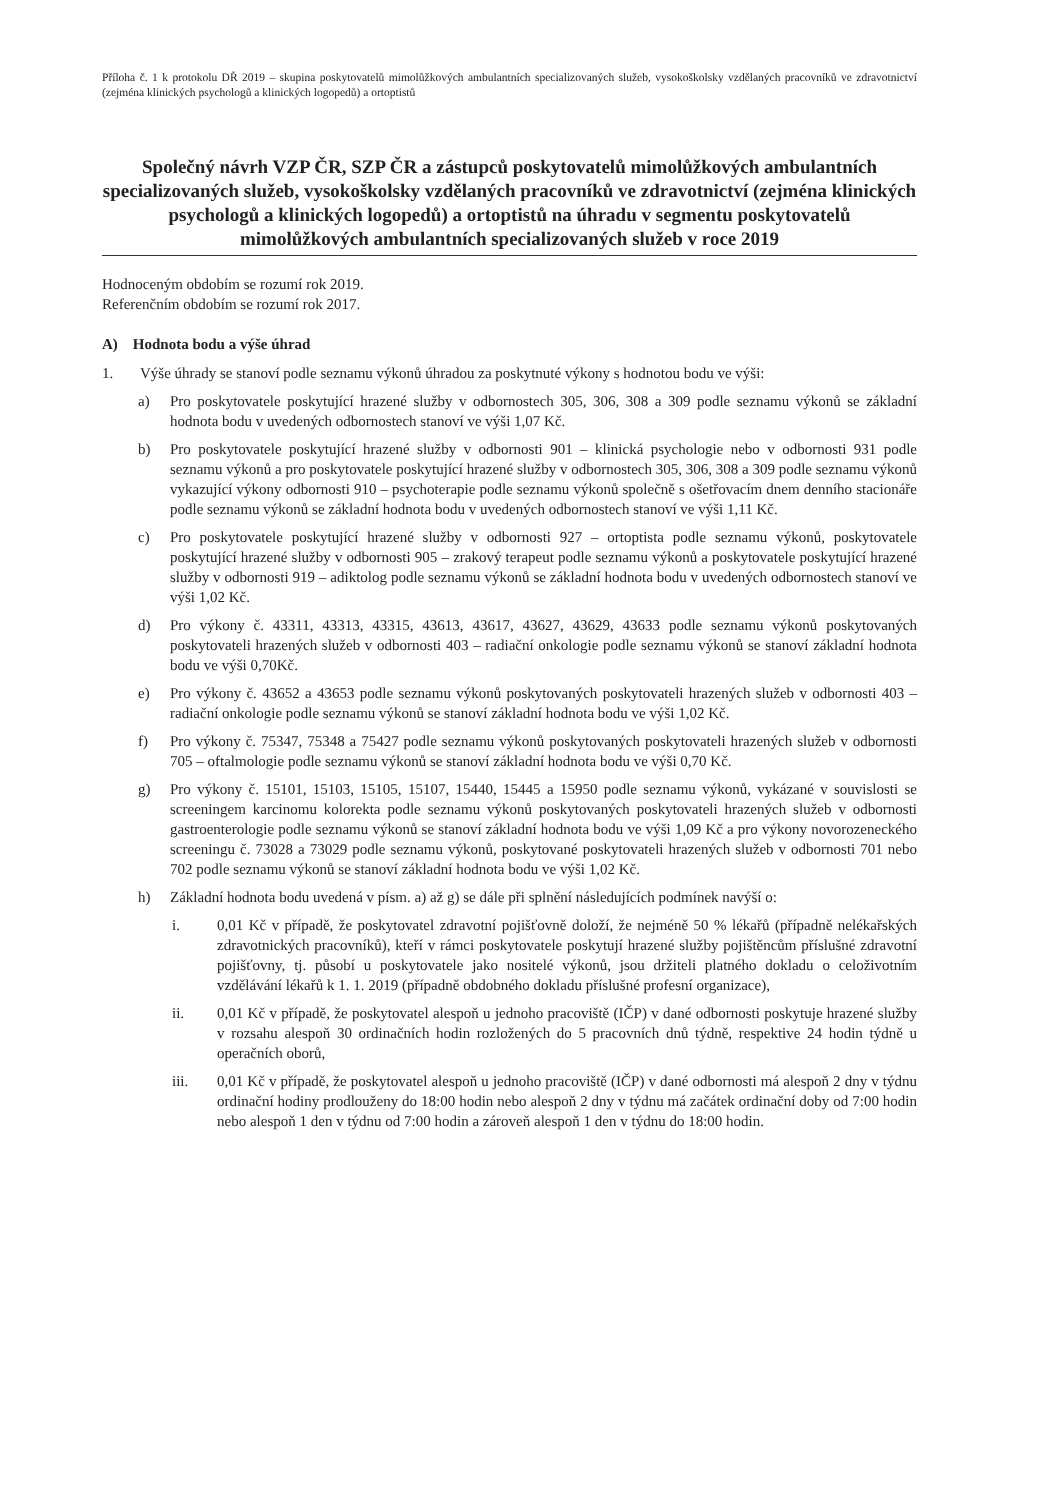Příloha č. 1 k protokolu DŘ 2019 – skupina poskytovatelů mimolůžkových ambulantních specializovaných služeb, vysokoškolsky vzdělaných pracovníků ve zdravotnictví (zejména klinických psychologů a klinických logopedů) a ortoptistů
Společný návrh VZP ČR, SZP ČR a zástupců poskytovatelů mimolůžkových ambulantních specializovaných služeb, vysokoškolsky vzdělaných pracovníků ve zdravotnictví (zejména klinických psychologů a klinických logopedů) a ortoptistů na úhradu v segmentu poskytovatelů mimolůžkových ambulantních specializovaných služeb v roce 2019
Hodnoceným obdobím se rozumí rok 2019.
Referenčním obdobím se rozumí rok 2017.
A) Hodnota bodu a výše úhrad
1. Výše úhrady se stanoví podle seznamu výkonů úhradou za poskytnuté výkony s hodnotou bodu ve výši:
a) Pro poskytovatele poskytující hrazené služby v odbornostech 305, 306, 308 a 309 podle seznamu výkonů se základní hodnota bodu v uvedených odbornostech stanoví ve výši 1,07 Kč.
b) Pro poskytovatele poskytující hrazené služby v odbornosti 901 – klinická psychologie nebo v odbornosti 931 podle seznamu výkonů a pro poskytovatele poskytující hrazené služby v odbornostech 305, 306, 308 a 309 podle seznamu výkonů vykazující výkony odbornosti 910 – psychoterapie podle seznamu výkonů společně s ošetřovacím dnem denního stacionáře podle seznamu výkonů se základní hodnota bodu v uvedených odbornostech stanoví ve výši 1,11 Kč.
c) Pro poskytovatele poskytující hrazené služby v odbornosti 927 – ortoptista podle seznamu výkonů, poskytovatele poskytující hrazené služby v odbornosti 905 – zrakový terapeut podle seznamu výkonů a poskytovatele poskytující hrazené služby v odbornosti 919 – adiktolog podle seznamu výkonů se základní hodnota bodu v uvedených odbornostech stanoví ve výši 1,02 Kč.
d) Pro výkony č. 43311, 43313, 43315, 43613, 43617, 43627, 43629, 43633 podle seznamu výkonů poskytovaných poskytovateli hrazených služeb v odbornosti 403 – radiační onkologie podle seznamu výkonů se stanoví základní hodnota bodu ve výši 0,70Kč.
e) Pro výkony č. 43652 a 43653 podle seznamu výkonů poskytovaných poskytovateli hrazených služeb v odbornosti 403 – radiační onkologie podle seznamu výkonů se stanoví základní hodnota bodu ve výši 1,02 Kč.
f) Pro výkony č. 75347, 75348 a 75427 podle seznamu výkonů poskytovaných poskytovateli hrazených služeb v odbornosti 705 – oftalmologie podle seznamu výkonů se stanoví základní hodnota bodu ve výši 0,70 Kč.
g) Pro výkony č. 15101, 15103, 15105, 15107, 15440, 15445 a 15950 podle seznamu výkonů, vykázané v souvislosti se screeningem karcinomu kolorekta podle seznamu výkonů poskytovaných poskytovateli hrazených služeb v odbornosti gastroenterologie podle seznamu výkonů se stanoví základní hodnota bodu ve výši 1,09 Kč a pro výkony novorozeneckého screeningu č. 73028 a 73029 podle seznamu výkonů, poskytované poskytovateli hrazených služeb v odbornosti 701 nebo 702 podle seznamu výkonů se stanoví základní hodnota bodu ve výši 1,02 Kč.
h) Základní hodnota bodu uvedená v písm. a) až g) se dále při splnění následujících podmínek navýší o:
i. 0,01 Kč v případě, že poskytovatel zdravotní pojišťovně doloží, že nejméně 50 % lékařů (případně nelékařských zdravotnických pracovníků), kteří v rámci poskytovatele poskytují hrazené služby pojištěncům příslušné zdravotní pojišťovny, tj. působí u poskytovatele jako nositelé výkonů, jsou držiteli platného dokladu o celoživotním vzdělávání lékařů k 1. 1. 2019 (případně obdobného dokladu příslušné profesní organizace),
ii. 0,01 Kč v případě, že poskytovatel alespoň u jednoho pracoviště (IČP) v dané odbornosti poskytuje hrazené služby v rozsahu alespoň 30 ordinačních hodin rozložených do 5 pracovních dnů týdně, respektive 24 hodin týdně u operačních oborů,
iii. 0,01 Kč v případě, že poskytovatel alespoň u jednoho pracoviště (IČP) v dané odbornosti má alespoň 2 dny v týdnu ordinační hodiny prodlouženy do 18:00 hodin nebo alespoň 2 dny v týdnu má začátek ordinační doby od 7:00 hodin nebo alespoň 1 den v týdnu od 7:00 hodin a zároveň alespoň 1 den v týdnu do 18:00 hodin.